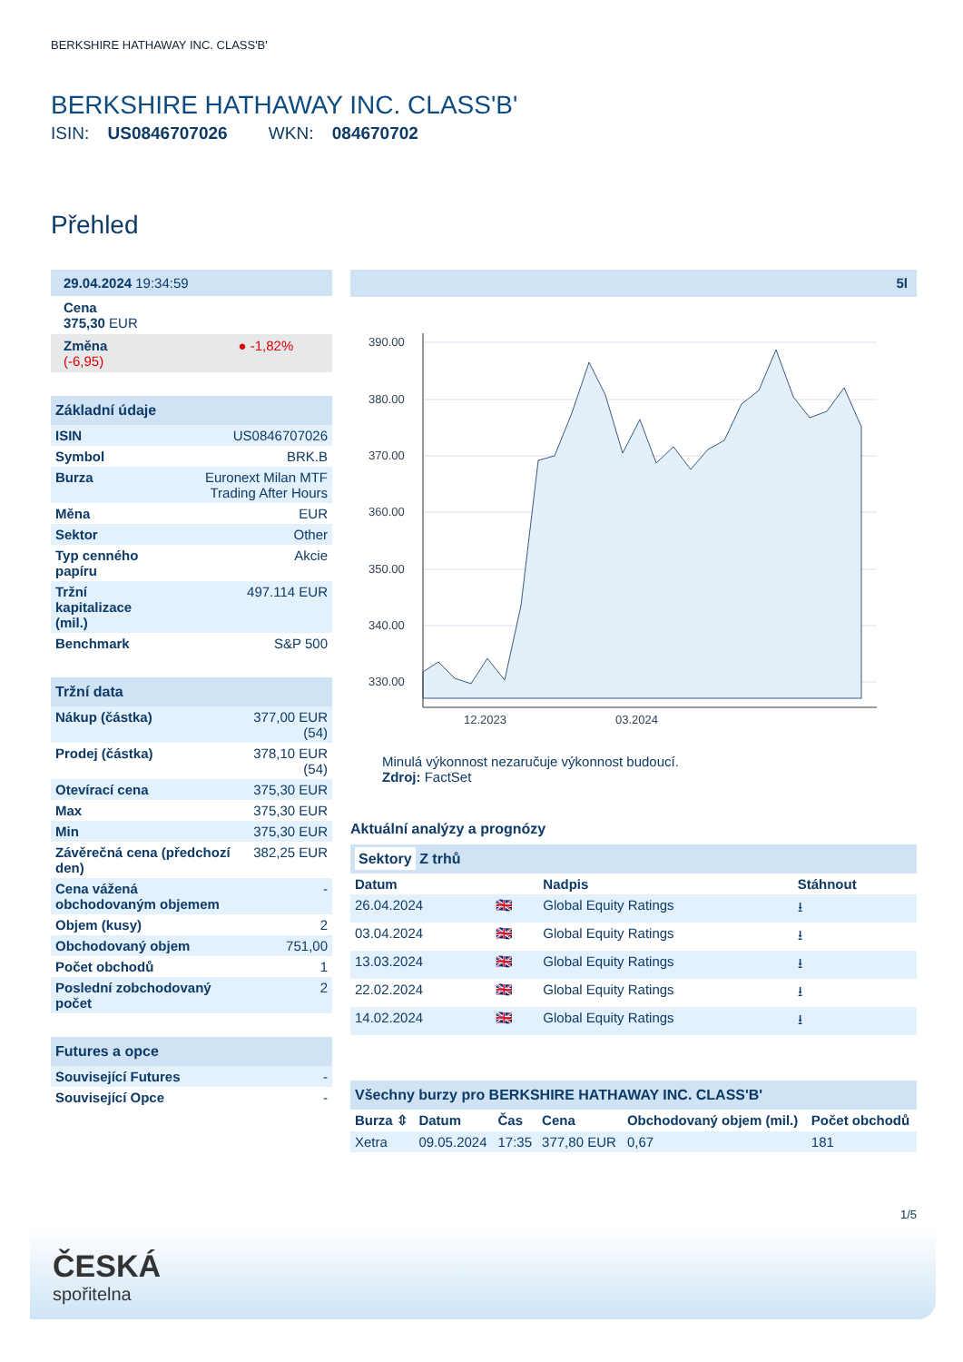BERKSHIRE HATHAWAY INC. CLASS'B'
BERKSHIRE HATHAWAY INC. CLASS'B'
ISIN: US0846707026 WKN: 084670702
Přehled
| 29.04.2024 19:34:59 |
| Cena 375,30 EUR |
| Změna ● -1,82% (-6,95) |
| Základní údaje | |
| ISIN | US0846707026 |
| Symbol | BRK.B |
| Burza | Euronext Milan MTF Trading After Hours |
| Měna | EUR |
| Sektor | Other |
| Typ cenného papíru | Akcie |
| Tržní kapitalizace (mil.) | 497.114 EUR |
| Benchmark | S&P 500 |
| Tržní data | |
| Nákup (částka) | 377,00 EUR (54) |
| Prodej (částka) | 378,10 EUR (54) |
| Otevírací cena | 375,30 EUR |
| Max | 375,30 EUR |
| Min | 375,30 EUR |
| Závěrečná cena (předchozí den) | 382,25 EUR |
| Cena vážená obchodovaným objemem | - |
| Objem (kusy) | 2 |
| Obchodovaný objem | 751,00 |
| Počet obchodů | 1 |
| Poslední zobchodovaný počet | 2 |
| Futures a opce | |
| Související Futures | - |
| Související Opce | - |
5l
390.00
380.00
370.00
360.00
350.00
340.00
330.00
12.2023
03.2024
Minulá výkonnost nezaručuje výkonnost budoucí.
Zdroj: FactSet
Aktuální analýzy a prognózy
| Sektory Z trhů | | | |
| Datum | | Nadpis | Stáhnout |
| 26.04.2024 | 🇬🇧 | Global Equity Ratings | ⭳ |
| 03.04.2024 | 🇬🇧 | Global Equity Ratings | ⭳ |
| 13.03.2024 | 🇬🇧 | Global Equity Ratings | ⭳ |
| 22.02.2024 | 🇬🇧 | Global Equity Ratings | ⭳ |
| 14.02.2024 | 🇬🇧 | Global Equity Ratings | ⭳ |
| Všechny burzy pro BERKSHIRE HATHAWAY INC. CLASS'B' | | | | | |
| Burza ⇳ | Datum | Čas | Cena | Obchodovaný objem (mil.) | Počet obchodů |
| Xetra | 09.05.2024 | 17:35 | 377,80 EUR | 0,67 | 181 |
1/5
ČESKÁ
spořitelna